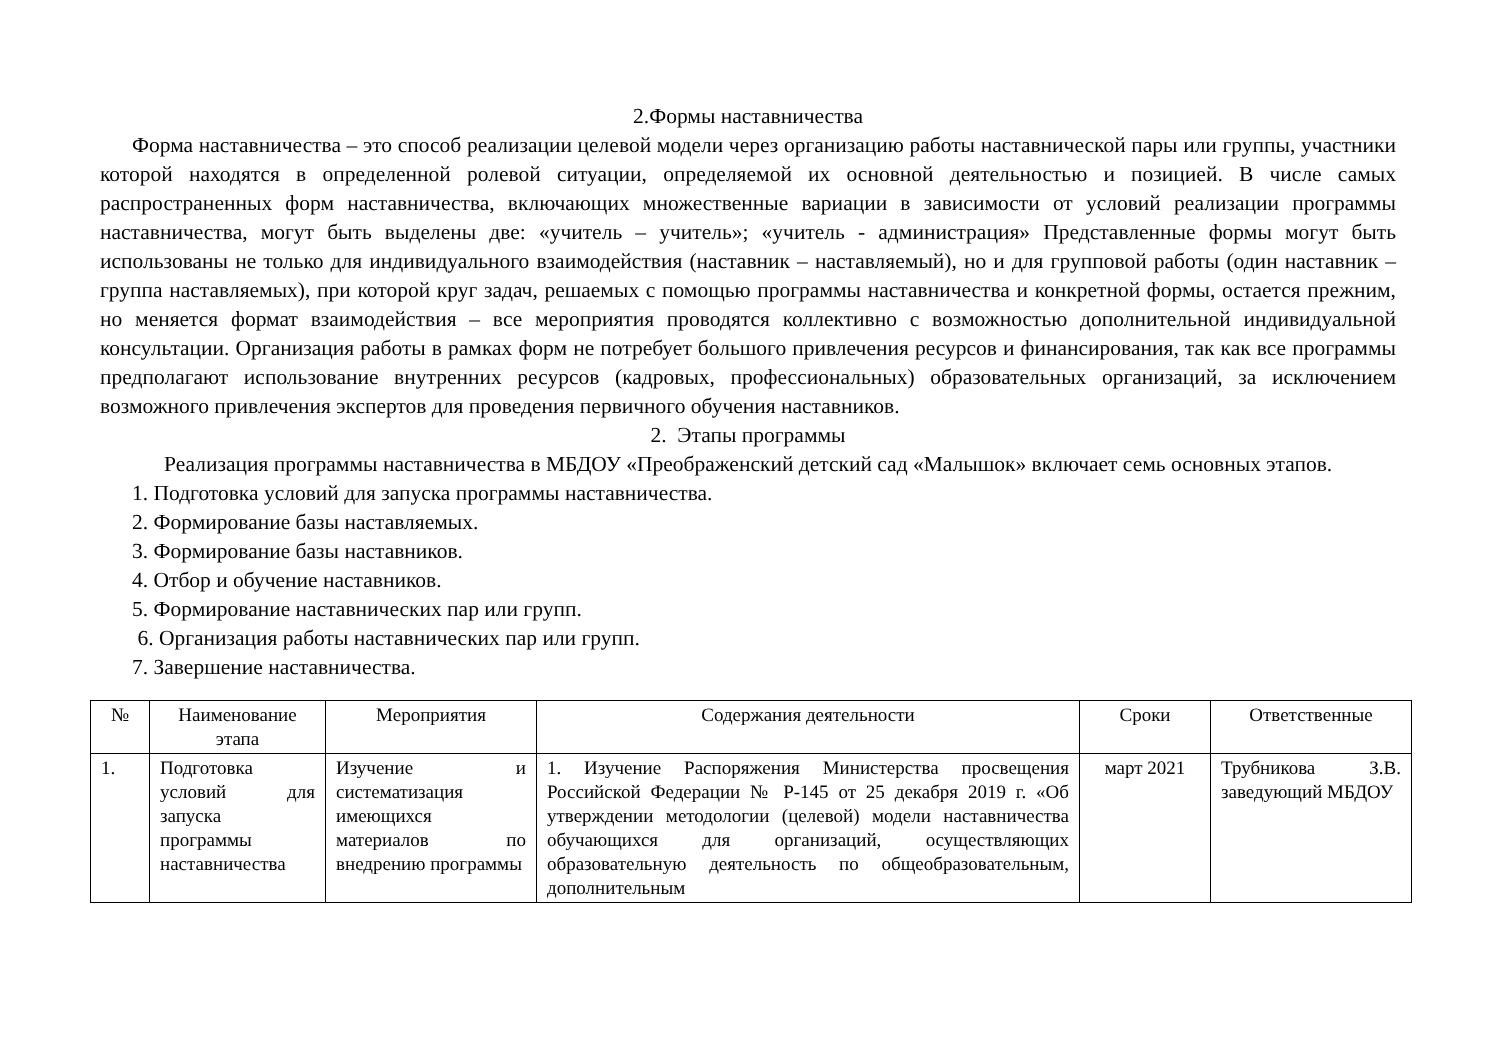2.Формы наставничества
Форма наставничества – это способ реализации целевой модели через организацию работы наставнической пары или группы, участники которой находятся в определенной ролевой ситуации, определяемой их основной деятельностью и позицией. В числе самых распространенных форм наставничества, включающих множественные вариации в зависимости от условий реализации программы наставничества, могут быть выделены две: «учитель – учитель»; «учитель - администрация» Представленные формы могут быть использованы не только для индивидуального взаимодействия (наставник – наставляемый), но и для групповой работы (один наставник – группа наставляемых), при которой круг задач, решаемых с помощью программы наставничества и конкретной формы, остается прежним, но меняется формат взаимодействия – все мероприятия проводятся коллективно с возможностью дополнительной индивидуальной консультации. Организация работы в рамках форм не потребует большого привлечения ресурсов и финансирования, так как все программы предполагают использование внутренних ресурсов (кадровых, профессиональных) образовательных организаций, за исключением возможного привлечения экспертов для проведения первичного обучения наставников.
2. Этапы программы
Реализация программы наставничества в МБДОУ «Преображенский детский сад «Малышок» включает семь основных этапов.
1. Подготовка условий для запуска программы наставничества.
2. Формирование базы наставляемых.
3. Формирование базы наставников.
4. Отбор и обучение наставников.
5. Формирование наставнических пар или групп.
6. Организация работы наставнических пар или групп.
7. Завершение наставничества.
| № | Наименование этапа | Мероприятия | Содержания деятельности | Сроки | Ответственные |
| --- | --- | --- | --- | --- | --- |
| 1. | Подготовка условий для запуска программы наставничества | Изучение и систематизация имеющихся материалов по внедрению программы | 1. Изучение Распоряжения Министерства просвещения Российской Федерации № Р-145 от 25 декабря 2019 г. «Об утверждении методологии (целевой) модели наставничества обучающихся для организаций, осуществляющих образовательную деятельность по общеобразовательным, дополнительным | март 2021 | Трубникова З.В. заведующий МБДОУ |